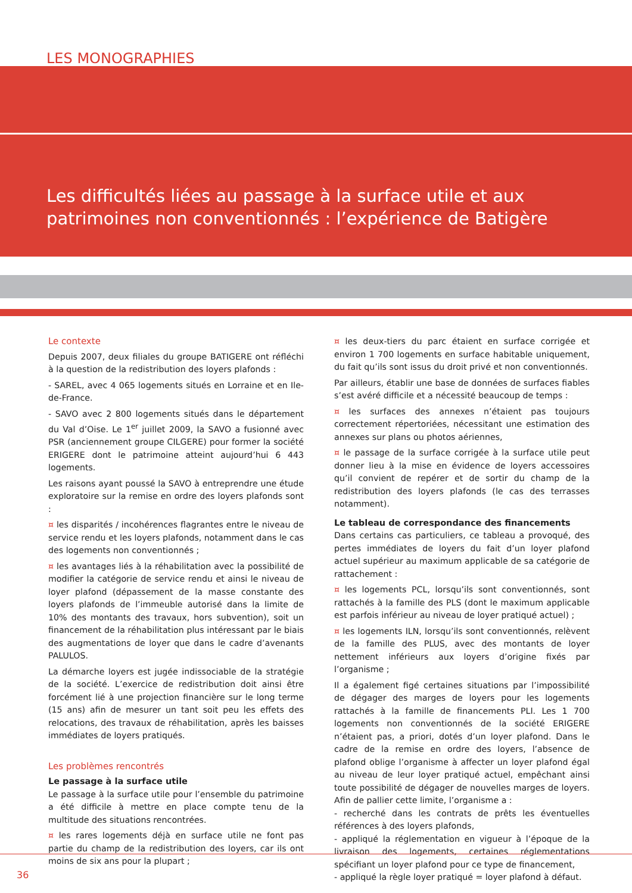LES MONOGRAPHIES
Les difficultés liées au passage à la surface utile et aux patrimoines non conventionnés : l’expérience de Batigère
Le contexte
Depuis 2007, deux filiales du groupe BATIGERE ont réfléchi à la question de la redistribution des loyers plafonds :
- SAREL, avec 4 065 logements situés en Lorraine et en Ile-de-France.
- SAVO avec 2 800 logements situés dans le département du Val d’Oise. Le 1<sup>er</sup> juillet 2009, la SAVO a fusionné avec PSR (anciennement groupe CILGERE) pour former la société ERIGERE dont le patrimoine atteint aujourd’hui 6 443 logements.
Les raisons ayant poussé la SAVO à entreprendre une étude exploratoire sur la remise en ordre des loyers plafonds sont :
¤ les disparités / incohérences flagrantes entre le niveau de service rendu et les loyers plafonds, notamment dans le cas des logements non conventionnés ;
¤ les avantages liés à la réhabilitation avec la possibilité de modifier la catégorie de service rendu et ainsi le niveau de loyer plafond (dépassement de la masse constante des loyers plafonds de l’immeuble autorisé dans la limite de 10% des montants des travaux, hors subvention), soit un financement de la réhabilitation plus intéressant par le biais des augmentations de loyer que dans le cadre d’avenants PALULOS.
La démarche loyers est jugée indissociable de la stratégie de la société. L’exercice de redistribution doit ainsi être forcément lié à une projection financière sur le long terme (15 ans) afin de mesurer un tant soit peu les effets des relocations, des travaux de réhabilitation, après les baisses immédiates de loyers pratiqués.
Les problèmes rencontrés
Le passage à la surface utile
Le passage à la surface utile pour l’ensemble du patrimoine a été difficile à mettre en place compte tenu de la multitude des situations rencontrées.
¤ les rares logements déjà en surface utile ne font pas partie du champ de la redistribution des loyers, car ils ont moins de six ans pour la plupart ;
¤ les deux-tiers du parc étaient en surface corrigée et environ 1 700 logements en surface habitable uniquement, du fait qu’ils sont issus du droit privé et non conventionnés.
Par ailleurs, établir une base de données de surfaces fiables s’est avéré difficile et a nécessité beaucoup de temps :
¤ les surfaces des annexes n’étaient pas toujours correctement répertoriées, nécessitant une estimation des annexes sur plans ou photos aériennes,
¤ le passage de la surface corrigée à la surface utile peut donner lieu à la mise en évidence de loyers accessoires qu’il convient de repérer et de sortir du champ de la redistribution des loyers plafonds (le cas des terrasses notamment).
Le tableau de correspondance des financements
Dans certains cas particuliers, ce tableau a provoqué, des pertes immédiates de loyers du fait d’un loyer plafond actuel supérieur au maximum applicable de sa catégorie de rattachement :
¤ les logements PCL, lorsqu’ils sont conventionnés, sont rattachés à la famille des PLS (dont le maximum applicable est parfois inférieur au niveau de loyer pratiqué actuel) ;
¤ les logements ILN, lorsqu’ils sont conventionnés, relèvent de la famille des PLUS, avec des montants de loyer nettement inférieurs aux loyers d’origine fixés par l’organisme ;
Il a également figé certaines situations par l’impossibilité de dégager des marges de loyers pour les logements rattachés à la famille de financements PLI. Les 1 700 logements non conventionnés de la société ERIGERE n’étaient pas, a priori, dotés d’un loyer plafond. Dans le cadre de la remise en ordre des loyers, l’absence de plafond oblige l’organisme à affecter un loyer plafond égal au niveau de leur loyer pratiqué actuel, empêchant ainsi toute possibilité de dégager de nouvelles marges de loyers. Afin de pallier cette limite, l’organisme a :
- recherché dans les contrats de prêts les éventuelles références à des loyers plafonds,
- appliqué la réglementation en vigueur à l’époque de la livraison des logements, certaines réglementations spécifiant un loyer plafond pour ce type de financement,
- appliqué la règle loyer pratiqué = loyer plafond à défaut.
36